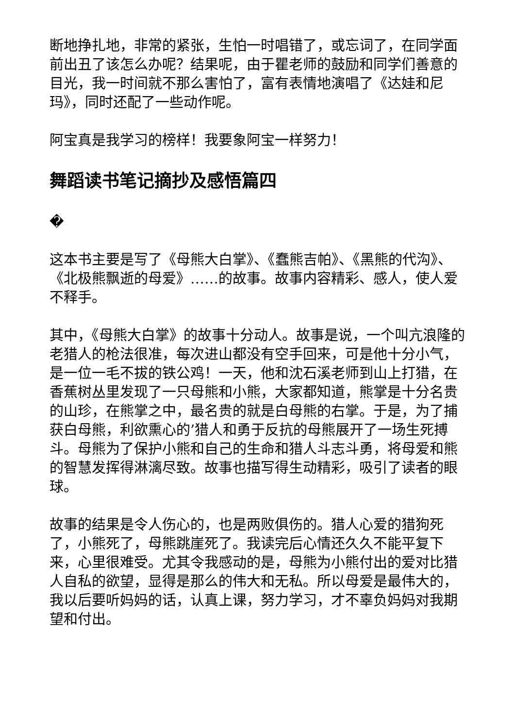断地挣扎地，非常的紧张，生怕一时唱错了，或忘词了，在同学面前出丑了该怎么办呢？结果呢，由于瞿老师的鼓励和同学们善意的目光，我一时间就不那么害怕了，富有表情地演唱了《达娃和尼玛》，同时还配了一些动作呢。
阿宝真是我学习的榜样！我要象阿宝一样努力！
舞蹈读书笔记摘抄及感悟篇四
�
这本书主要是写了《母熊大白掌》、《蠢熊吉帕》、《黑熊的代沟》、《北极熊飘逝的母爱》……的故事。故事内容精彩、感人，使人爱不释手。
其中，《母熊大白掌》的故事十分动人。故事是说，一个叫亢浪隆的老猎人的枪法很准，每次进山都没有空手回来，可是他十分小气，是一位一毛不拔的铁公鸡！一天，他和沈石溪老师到山上打猎，在香蕉树丛里发现了一只母熊和小熊，大家都知道，熊掌是十分名贵的山珍，在熊掌之中，最名贵的就是白母熊的右掌。于是，为了捕获白母熊，利欲熏心的’猎人和勇于反抗的母熊展开了一场生死搏斗。母熊为了保护小熊和自己的生命和猎人斗志斗勇，将母爱和熊的智慧发挥得淋漓尽致。故事也描写得生动精彩，吸引了读者的眼球。
故事的结果是令人伤心的，也是两败俱伤的。猎人心爱的猎狗死了，小熊死了，母熊跳崖死了。我读完后心情还久久不能平复下来，心里很难受。尤其令我感动的是，母熊为小熊付出的爱对比猎人自私的欲望，显得是那么的伟大和无私。所以母爱是最伟大的，我以后要听妈妈的话，认真上课，努力学习，才不辜负妈妈对我期望和付出。